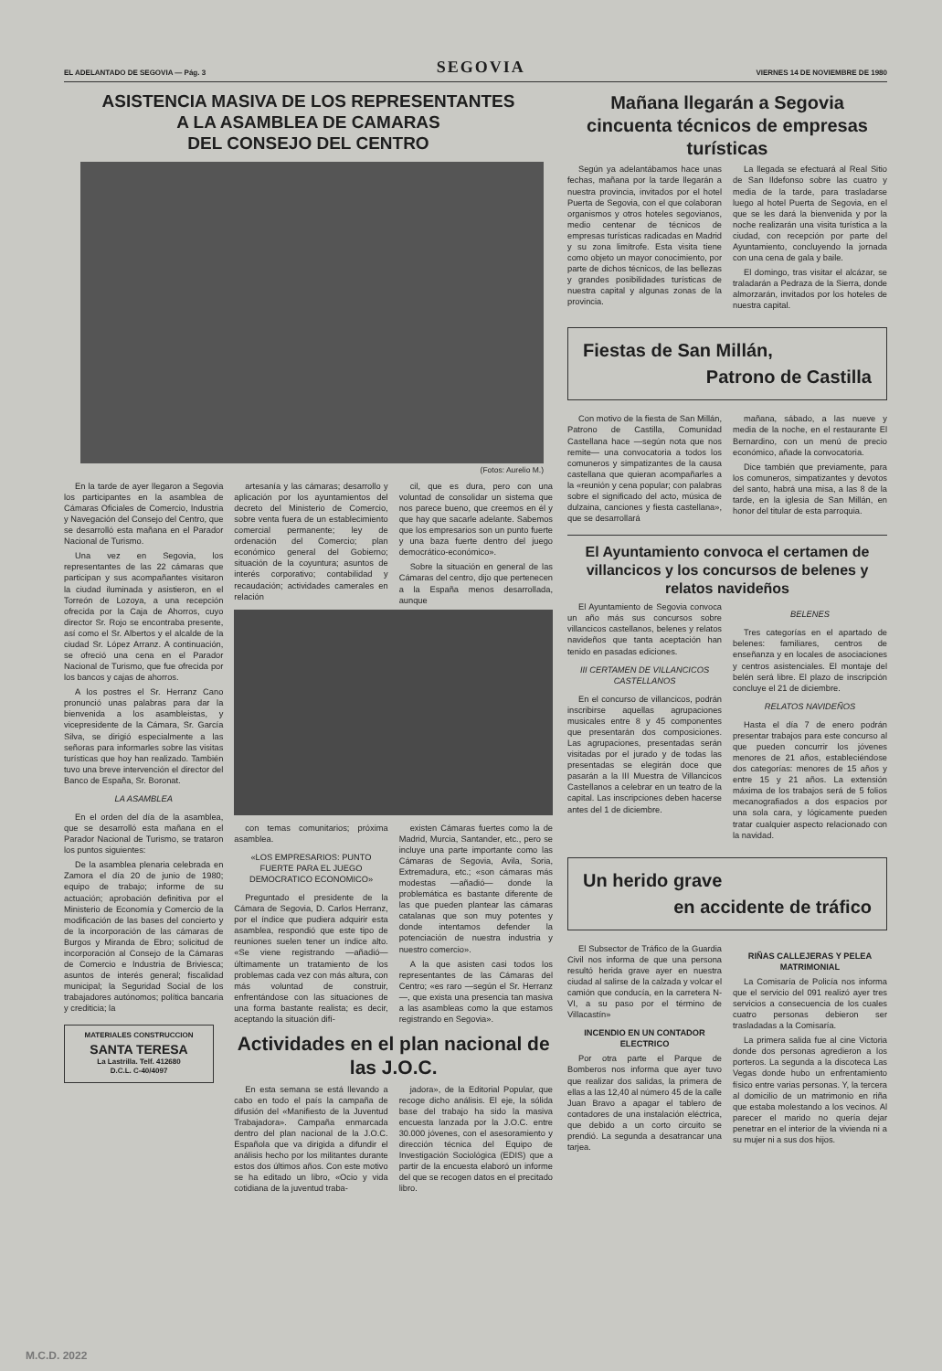EL ADELANTADO DE SEGOVIA — Pág. 3 SEGOVIA VIERNES 14 DE NOVIEMBRE DE 1980
ASISTENCIA MASIVA DE LOS REPRESENTANTES
A LA ASAMBLEA DE CAMARAS
DEL CONSEJO DEL CENTRO
(Fotos: Aurelio M.)
En la tarde de ayer llegaron a Segovia los participantes en la asamblea de Cámaras Oficiales de Comercio, Industria y Navegación del Consejo del Centro, que se desarrolló esta mañana en el Parador Nacional de Turismo.
Una vez en Segovia, los representantes de las 22 cámaras que participan y sus acompañantes visitaron la ciudad iluminada y asistieron, en el Torreón de Lozoya, a una recepción ofrecida por la Caja de Ahorros, cuyo director Sr. Rojo se encontraba presente, así como el Sr. Albertos y el alcalde de la ciudad Sr. López Arranz. A continuación, se ofreció una cena en el Parador Nacional de Turismo, que fue ofrecida por los bancos y cajas de ahorros.
A los postres el Sr. Herranz Cano pronunció unas palabras para dar la bienvenida a los asambleistas, y vicepresidente de la Cámara, Sr. García Silva, se dirigió especialmente a las señoras para informarles sobre las visitas turísticas que hoy han realizado. También tuvo una breve intervención el director del Banco de España, Sr. Boronat.
LA ASAMBLEA
En el orden del día de la asamblea, que se desarrolló esta mañana en el Parador Nacional de Turismo, se trataron los puntos siguientes:
De la asamblea plenaria celebrada en Zamora el día 20 de junio de 1980; equipo de trabajo; informe de su actuación; aprobación definitiva por el Ministerio de Economía y Comercio de la modificación de las bases del concierto y de la incorporación de las cámaras de Burgos y Miranda de Ebro; solicitud de incorporación al Consejo de la Cámaras de Comercio e Industria de Briviesca; asuntos de interés general; fiscalidad municipal; la Seguridad Social de los trabajadores autónomos; política bancaria y crediticia; la
MATERIALES CONSTRUCCION
SANTA TERESA
La Lastrilla. Telf. 412680
D.C.L. C-40/4097
artesanía y las cámaras; desarrollo y aplicación por los ayuntamientos del decreto del Ministerio de Comercio, sobre venta fuera de un establecimiento comercial permanente; ley de ordenación del Comercio; plan económico general del Gobierno; situación de la coyuntura; asuntos de interés corporativo; contabilidad y recaudación; actividades camerales en relación
cil, que es dura, pero con una voluntad de consolidar un sistema que nos parece bueno, que creemos en él y que hay que sacarle adelante. Sabemos que los empresarios son un punto fuerte y una baza fuerte dentro del juego democrático-económico».
Sobre la situación en general de las Cámaras del centro, dijo que pertenecen a la España menos desarrollada, aunque
con temas comunitarios; próxima asamblea.
«LOS EMPRESARIOS: PUNTO FUERTE PARA EL JUEGO DEMOCRATICO ECONOMICO»
Preguntado el presidente de la Cámara de Segovia, D. Carlos Herranz, por el índice que pudiera adquirir esta asamblea, respondió que este tipo de reuniones suelen tener un índice alto. «Se viene registrando —añadió— últimamente un tratamiento de los problemas cada vez con más altura, con más voluntad de construir, enfrentándose con las situaciones de una forma bastante realista; es decir, aceptando la situación difí-
existen Cámaras fuertes como la de Madrid, Murcia, Santander, etc., pero se incluye una parte importante como las Cámaras de Segovia, Avila, Soria, Extremadura, etc.; «son cámaras más modestas —añadió— donde la problemática es bastante diferente de las que pueden plantear las cámaras catalanas que son muy potentes y donde intentamos defender la potenciación de nuestra industria y nuestro comercio».
A la que asisten casi todos los representantes de las Cámaras del Centro; «es raro —según el Sr. Herranz—, que exista una presencia tan masiva a las asambleas como la que estamos registrando en Segovia».
Actividades en el plan nacional de las J.O.C.
En esta semana se está llevando a cabo en todo el país la campaña de difusión del «Manifiesto de la Juventud Trabajadora». Campaña enmarcada dentro del plan nacional de la J.O.C. Española que va dirigida a difundir el análisis hecho por los militantes durante estos dos últimos años. Con este motivo se ha editado un libro, «Ocio y vida cotidiana de la juventud traba-
jadora», de la Editorial Popular, que recoge dicho análisis. El eje, la sólida base del trabajo ha sido la masiva encuesta lanzada por la J.O.C. entre 30.000 jóvenes, con el asesoramiento y dirección técnica del Equipo de Investigación Sociológica (EDIS) que a partir de la encuesta elaboró un informe del que se recogen datos en el precitado libro.
Mañana llegarán a Segovia cincuenta técnicos de empresas turísticas
Según ya adelantábamos hace unas fechas, mañana por la tarde llegarán a nuestra provincia, invitados por el hotel Puerta de Segovia, con el que colaboran organismos y otros hoteles segovianos, medio centenar de técnicos de empresas turísticas radicadas en Madrid y su zona limítrofe. Esta visita tiene como objeto un mayor conocimiento, por parte de dichos técnicos, de las bellezas y grandes posibilidades turísticas de nuestra capital y algunas zonas de la provincia.
La llegada se efectuará al Real Sitio de San Ildefonso sobre las cuatro y media de la tarde, para trasladarse luego al hotel Puerta de Segovia, en el que se les dará la bienvenida y por la noche realizarán una visita turística a la ciudad, con recepción por parte del Ayuntamiento, concluyendo la jornada con una cena de gala y baile.
El domingo, tras visitar el alcázar, se traladarán a Pedraza de la Sierra, donde almorzarán, invitados por los hoteles de nuestra capital.
Fiestas de San Millán,
Patrono de Castilla
Con motivo de la fiesta de San Millán, Patrono de Castilla, Comunidad Castellana hace —según nota que nos remite— una convocatoria a todos los comuneros y simpatizantes de la causa castellana que quieran acompañarles a la «reunión y cena popular; con palabras sobre el significado del acto, música de dulzaina, canciones y fiesta castellana», que se desarrollará
mañana, sábado, a las nueve y media de la noche, en el restaurante El Bernardino, con un menú de precio económico, añade la convocatoria.
Dice también que previamente, para los comuneros, simpatizantes y devotos del santo, habrá una misa, a las 8 de la tarde, en la iglesia de San Millán, en honor del titular de esta parroquia.
El Ayuntamiento convoca el certamen de villancicos y los concursos de belenes y relatos navideños
El Ayuntamiento de Segovia convoca un año más sus concursos sobre villancicos castellanos, belenes y relatos navideños que tanta aceptación han tenido en pasadas ediciones.
III CERTAMEN DE VILLANCICOS CASTELLANOS
En el concurso de villancicos, podrán inscribirse aquellas agrupaciones musicales entre 8 y 45 componentes que presentarán dos composiciones. Las agrupaciones, presentadas serán visitadas por el jurado y de todas las presentadas se elegirán doce que pasarán a la III Muestra de Villancicos Castellanos a celebrar en un teatro de la capital. Las inscripciones deben hacerse antes del 1 de diciembre.
BELENES
Tres categorías en el apartado de belenes: familiares, centros de enseñanza y en locales de asociaciones y centros asistenciales. El montaje del belén será libre. El plazo de inscripción concluye el 21 de diciembre.
RELATOS NAVIDEÑOS
Hasta el día 7 de enero podrán presentar trabajos para este concurso al que pueden concurrir los jóvenes menores de 21 años, estableciéndose dos categorías: menores de 15 años y entre 15 y 21 años. La extensión máxima de los trabajos será de 5 folios mecanografiados a dos espacios por una sola cara, y lógicamente pueden tratar cualquier aspecto relacionado con la navidad.
Un herido grave
en accidente de tráfico
El Subsector de Tráfico de la Guardia Civil nos informa de que una persona resultó herida grave ayer en nuestra ciudad al salirse de la calzada y volcar el camión que conducía, en la carretera N-VI, a su paso por el término de Villacastín»
INCENDIO EN UN CONTADOR ELECTRICO
Por otra parte el Parque de Bomberos nos informa que ayer tuvo que realizar dos salidas, la primera de ellas a las 12,40 al número 45 de la calle Juan Bravo a apagar el tablero de contadores de una instalación eléctrica, que debido a un corto circuito se prendió. La segunda a desatrancar una tarjea.
RIÑAS CALLEJERAS Y PELEA MATRIMONIAL
La Comisaría de Policía nos informa que el servicio del 091 realizó ayer tres servicios a consecuencia de los cuales cuatro personas debieron ser trasladadas a la Comisaría.
La primera salida fue al cine Victoria donde dos personas agredieron a los porteros. La segunda a la discoteca Las Vegas donde hubo un enfrentamiento físico entre varias personas. Y, la tercera al domicilio de un matrimonio en riña que estaba molestando a los vecinos. Al parecer el marido no quería dejar penetrar en el interior de la vivienda ni a su mujer ni a sus dos hijos.
M.C.D. 2022